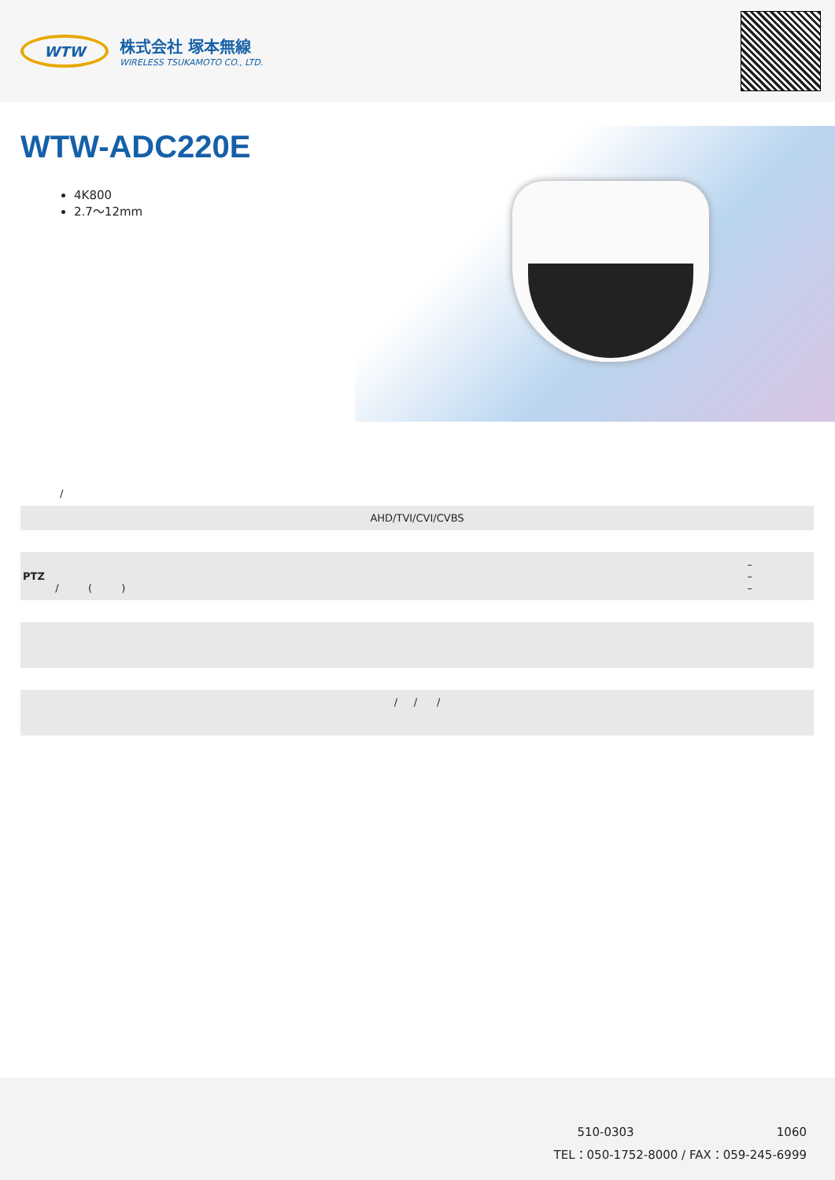WTW
株式会社 塚本無線
WIRELESS TSUKAMOTO CO., LTD.
WTW-ADC220E
4K800
2.7〜12mm
/
AHD/TVI/CVI/CVBS
–
PTZ –
/ ( ) –
/ / /
510-0303 1060
TEL：050-1752-8000 / FAX：059-245-6999